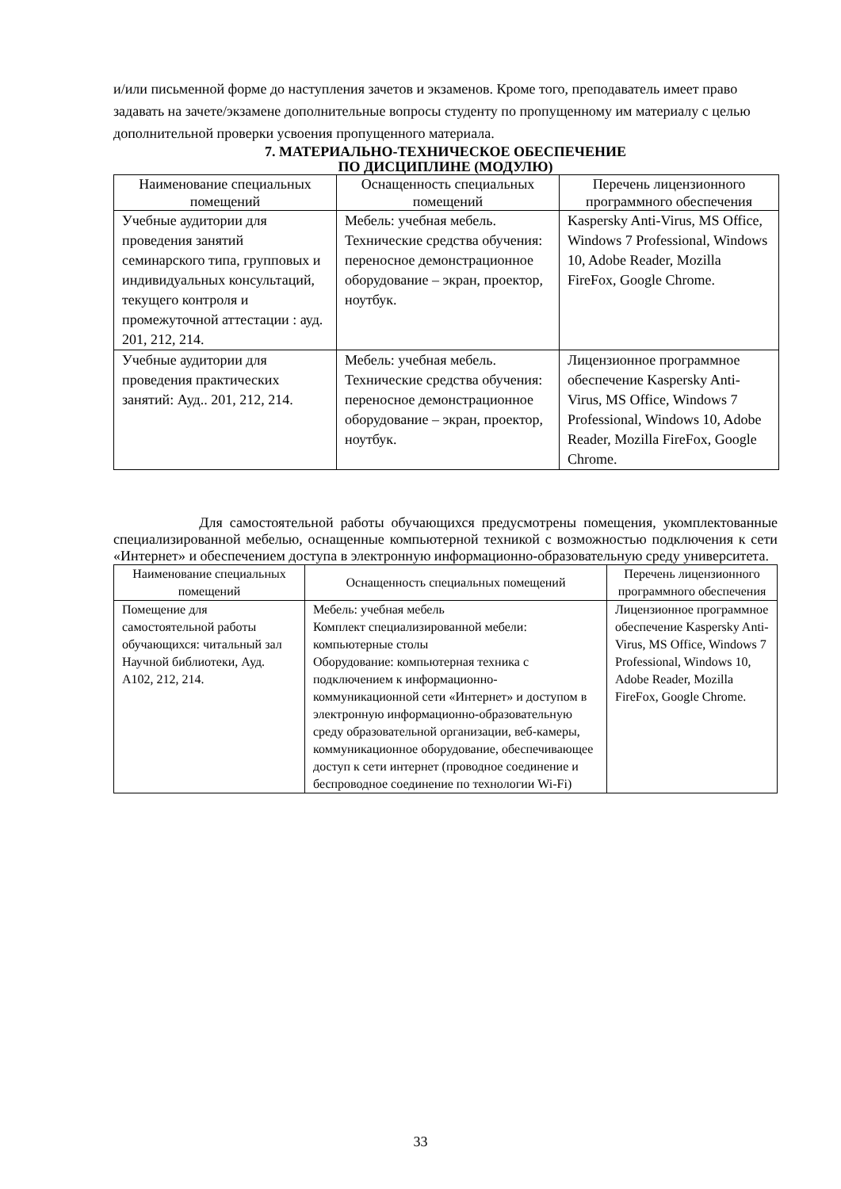и/или письменной форме до наступления зачетов и экзаменов. Кроме того, преподаватель имеет право задавать на зачете/экзамене дополнительные вопросы студенту по пропущенному им материалу с целью дополнительной проверки усвоения пропущенного материала.
7. МАТЕРИАЛЬНО-ТЕХНИЧЕСКОЕ ОБЕСПЕЧЕНИЕ
ПО ДИСЦИПЛИНЕ (МОДУЛЮ)
| Наименование специальных помещений | Оснащенность специальных помещений | Перечень лицензионного программного обеспечения |
| --- | --- | --- |
| Учебные аудитории для проведения занятий семинарского типа, групповых и индивидуальных консультаций, текущего контроля и промежуточной аттестации : ауд. 201, 212, 214. | Мебель: учебная мебель. Технические средства обучения: переносное демонстрационное оборудование – экран, проектор, ноутбук. | Kaspersky Anti-Virus, MS Office, Windows 7 Professional, Windows 10, Adobe Reader, Mozilla FireFox, Google Chrome. |
| Учебные аудитории для проведения практических занятий: Ауд.. 201, 212, 214. | Мебель: учебная мебель. Технические средства обучения: переносное демонстрационное оборудование – экран, проектор, ноутбук. | Лицензионное программное обеспечение Kaspersky Anti-Virus, MS Office, Windows 7 Professional, Windows 10, Adobe Reader, Mozilla FireFox, Google Chrome. |
Для самостоятельной работы обучающихся предусмотрены помещения, укомплектованные специализированной мебелью, оснащенные компьютерной техникой с возможностью подключения к сети «Интернет» и обеспечением доступа в электронную информационно-образовательную среду университета.
| Наименование специальных помещений | Оснащенность специальных помещений | Перечень лицензионного программного обеспечения |
| --- | --- | --- |
| Помещение для самостоятельной работы обучающихся: читальный зал Научной библиотеки, Ауд. А102, 212, 214. | Мебель: учебная мебель Комплект специализированной мебели: компьютерные столы Оборудование: компьютерная техника с подключением к информационно-коммуникационной сети «Интернет» и доступом в электронную информационно-образовательную среду образовательной организации, веб-камеры, коммуникационное оборудование, обеспечивающее доступ к сети интернет (проводное соединение и беспроводное соединение по технологии Wi-Fi) | Лицензионное программное обеспечение Kaspersky Anti-Virus, MS Office, Windows 7 Professional, Windows 10, Adobe Reader, Mozilla FireFox, Google Chrome. |
33